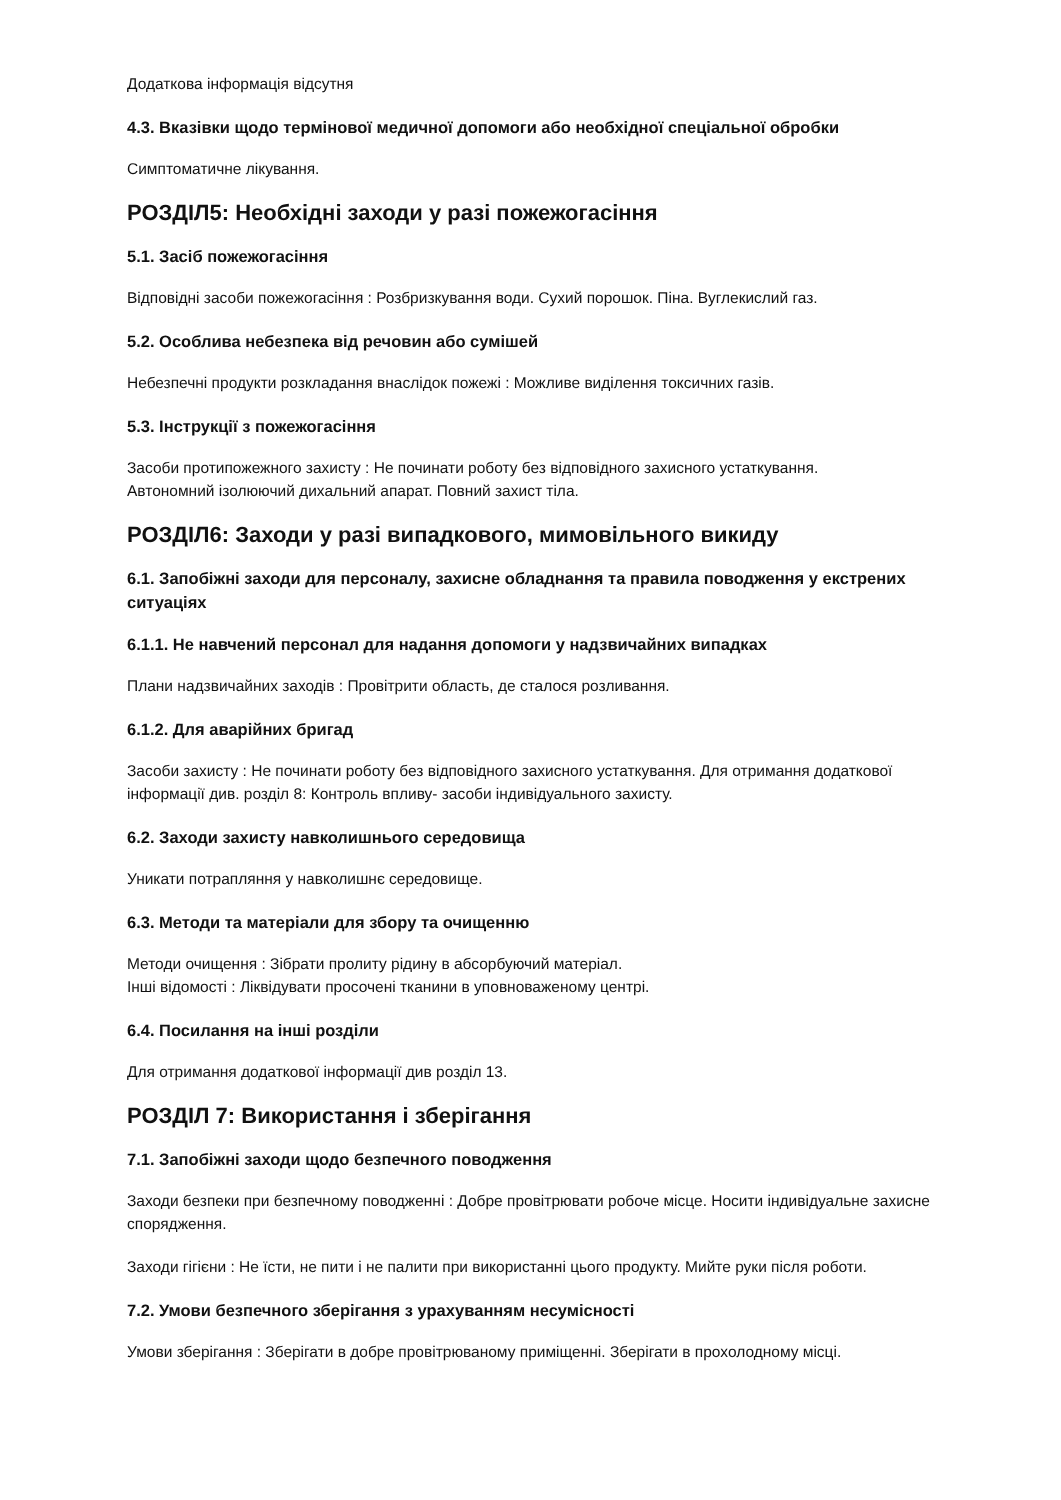Додаткова інформація відсутня
4.3. Вказівки щодо термінової медичної допомоги або необхідної спеціальної обробки
Симптоматичне лікування.
РОЗДІЛ5: Необхідні заходи у разі пожежогасіння
5.1. Засіб пожежогасіння
Відповідні засоби пожежогасіння : Розбризкування води. Сухий порошок. Піна. Вуглекислий газ.
5.2. Особлива небезпека від речовин або сумішей
Небезпечні продукти розкладання внаслідок пожежі : Можливе виділення токсичних газів.
5.3. Інструкції з пожежогасіння
Засоби протипожежного захисту : Не починати роботу без відповідного захисного устаткування.
Автономний ізолюючий дихальний апарат. Повний захист тіла.
РОЗДІЛ6: Заходи у разі випадкового, мимовільного викиду
6.1. Запобіжні заходи для персоналу, захисне обладнання та правила поводження у екстрених ситуаціях
6.1.1. Не навчений персонал для надання допомоги у надзвичайних випадках
Плани надзвичайних заходів : Провітрити область, де сталося розливання.
6.1.2. Для аварійних бригад
Засоби захисту : Не починати роботу без відповідного захисного устаткування. Для отримання додаткової інформації див. розділ 8: Контроль впливу- засоби індивідуального захисту.
6.2. Заходи захисту навколишнього середовища
Уникати потрапляння у навколишнє середовище.
6.3. Методи та матеріали для збору та очищенню
Методи очищення : Зібрати пролиту рідину в абсорбуючий матеріал.
Інші відомості : Ліквідувати просочені тканини в уповноваженому центрі.
6.4. Посилання на інші розділи
Для отримання додаткової інформації див розділ 13.
РОЗДІЛ 7: Використання і зберігання
7.1. Запобіжні заходи щодо безпечного поводження
Заходи безпеки при безпечному поводженні : Добре провітрювати робоче місце. Носити індивідуальне захисне спорядження.
Заходи гігієни : Не їсти, не пити і не палити при використанні цього продукту. Мийте руки після роботи.
7.2. Умови безпечного зберігання з урахуванням несумісності
Умови зберігання : Зберігати в добре провітрюваному приміщенні. Зберігати в прохолодному місці.